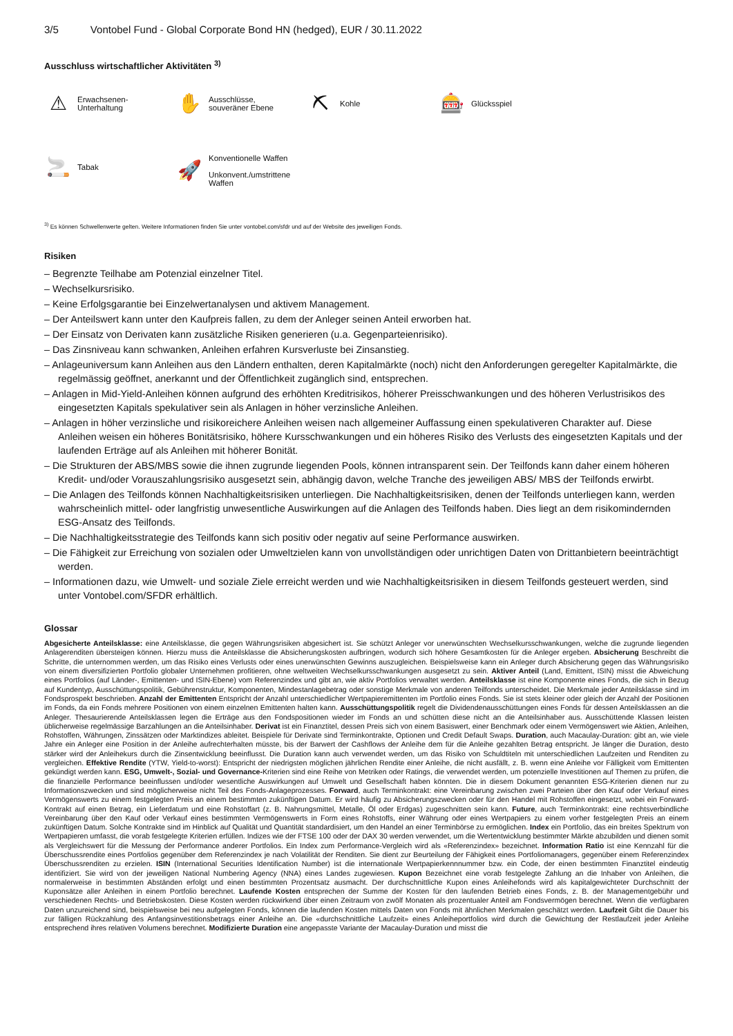3/5 Vontobel Fund - Global Corporate Bond HN (hedged), EUR / 30.11.2022
Ausschluss wirtschaftlicher Aktivitäten <sup>3)</sup>
⚠
Erwachsenen-
Unterhaltung
✋
Ausschlüsse,
souveräner Ebene
⛏
Kohle
🎰
Glücksspiel
🚬
Tabak
🚀
Konventionelle Waffen
Unkonvent./umstrittene
Waffen
<sup>3)</sup> Es können Schwellenwerte gelten. Weitere Informationen finden Sie unter vontobel.com/sfdr und auf der Website des jeweiligen Fonds.
Risiken
– Begrenzte Teilhabe am Potenzial einzelner Titel.
– Wechselkursrisiko.
– Keine Erfolgsgarantie bei Einzelwertanalysen und aktivem Management.
– Der Anteilswert kann unter den Kaufpreis fallen, zu dem der Anleger seinen Anteil erworben hat.
– Der Einsatz von Derivaten kann zusätzliche Risiken generieren (u.a. Gegenparteienrisiko).
– Das Zinsniveau kann schwanken, Anleihen erfahren Kursverluste bei Zinsanstieg.
– Anlageuniversum kann Anleihen aus den Ländern enthalten, deren Kapitalmärkte (noch) nicht den Anforderungen geregelter Kapitalmärkte, die regelmässig geöffnet, anerkannt und der Öffentlichkeit zugänglich sind, entsprechen.
– Anlagen in Mid-Yield-Anleihen können aufgrund des erhöhten Kreditrisikos, höherer Preisschwankungen und des höheren Verlustrisikos des eingesetzten Kapitals spekulativer sein als Anlagen in höher verzinsliche Anleihen.
– Anlagen in höher verzinsliche und risikoreichere Anleihen weisen nach allgemeiner Auffassung einen spekulativeren Charakter auf. Diese Anleihen weisen ein höheres Bonitätsrisiko, höhere Kursschwankungen und ein höheres Risiko des Verlusts des eingesetzten Kapitals und der laufenden Erträge auf als Anleihen mit höherer Bonität.
– Die Strukturen der ABS/MBS sowie die ihnen zugrunde liegenden Pools, können intransparent sein. Der Teilfonds kann daher einem höheren Kredit- und/oder Vorauszahlungsrisiko ausgesetzt sein, abhängig davon, welche Tranche des jeweiligen ABS/ MBS der Teilfonds erwirbt.
– Die Anlagen des Teilfonds können Nachhaltigkeitsrisiken unterliegen. Die Nachhaltigkeitsrisiken, denen der Teilfonds unterliegen kann, werden wahrscheinlich mittel- oder langfristig unwesentliche Auswirkungen auf die Anlagen des Teilfonds haben. Dies liegt an dem risikomindernden ESG-Ansatz des Teilfonds.
– Die Nachhaltigkeitsstrategie des Teilfonds kann sich positiv oder negativ auf seine Performance auswirken.
– Die Fähigkeit zur Erreichung von sozialen oder Umweltzielen kann von unvollständigen oder unrichtigen Daten von Drittanbietern beeinträchtigt werden.
– Informationen dazu, wie Umwelt- und soziale Ziele erreicht werden und wie Nachhaltigkeitsrisiken in diesem Teilfonds gesteuert werden, sind unter Vontobel.com/SFDR erhältlich.
Glossar
Abgesicherte Anteilsklasse: eine Anteilsklasse, die gegen Währungsrisiken abgesichert ist. Sie schützt Anleger vor unerwünschten Wechselkursschwankungen, welche die zugrunde liegenden Anlagerenditen übersteigen können. Hierzu muss die Anteilsklasse die Absicherungskosten aufbringen, wodurch sich höhere Gesamtkosten für die Anleger ergeben. Absicherung Beschreibt die Schritte, die unternommen werden, um das Risiko eines Verlusts oder eines unerwünschten Gewinns auszugleichen. Beispielsweise kann ein Anleger durch Absicherung gegen das Währungsrisiko von einem diversifizierten Portfolio globaler Unternehmen profitieren, ohne weltweiten Wechselkursschwankungen ausgesetzt zu sein. Aktiver Anteil (Land, Emittent, ISIN) misst die Abweichung eines Portfolios (auf Länder-, Emittenten- und ISIN-Ebene) vom Referenzindex und gibt an, wie aktiv Portfolios verwaltet werden. Anteilsklasse ist eine Komponente eines Fonds, die sich in Bezug auf Kundentyp, Ausschüttungspolitik, Gebührenstruktur, Komponenten, Mindestanlagebetrag oder sonstige Merkmale von anderen Teilfonds unterscheidet. Die Merkmale jeder Anteilsklasse sind im Fondsprospekt beschrieben. Anzahl der Emittenten Entspricht der Anzahl unterschiedlicher Wertpapieremittenten im Portfolio eines Fonds. Sie ist stets kleiner oder gleich der Anzahl der Positionen im Fonds, da ein Fonds mehrere Positionen von einem einzelnen Emittenten halten kann. Ausschüttungspolitik regelt die Dividendenausschüttungen eines Fonds für dessen Anteilsklassen an die Anleger. Thesaurierende Anteilsklassen legen die Erträge aus den Fondspositionen wieder im Fonds an und schütten diese nicht an die Anteilsinhaber aus. Ausschüttende Klassen leisten üblicherweise regelmässige Barzahlungen an die Anteilsinhaber. Derivat ist ein Finanztitel, dessen Preis sich von einem Basiswert, einer Benchmark oder einem Vermögenswert wie Aktien, Anleihen, Rohstoffen, Währungen, Zinssätzen oder Marktindizes ableitet. Beispiele für Derivate sind Terminkontrakte, Optionen und Credit Default Swaps. Duration, auch Macaulay-Duration: gibt an, wie viele Jahre ein Anleger eine Position in der Anleihe aufrechterhalten müsste, bis der Barwert der Cashflows der Anleihe dem für die Anleihe gezahlten Betrag entspricht. Je länger die Duration, desto stärker wird der Anleihekurs durch die Zinsentwicklung beeinflusst. Die Duration kann auch verwendet werden, um das Risiko von Schuldtiteln mit unterschiedlichen Laufzeiten und Renditen zu vergleichen. Effektive Rendite (YTW, Yield-to-worst): Entspricht der niedrigsten möglichen jährlichen Rendite einer Anleihe, die nicht ausfällt, z. B. wenn eine Anleihe vor Fälligkeit vom Emittenten gekündigt werden kann. ESG, Umwelt-, Sozial- und Governance-Kriterien sind eine Reihe von Metriken oder Ratings, die verwendet werden, um potenzielle Investitionen auf Themen zu prüfen, die die finanzielle Performance beeinflussen und/oder wesentliche Auswirkungen auf Umwelt und Gesellschaft haben könnten. Die in diesem Dokument genannten ESG-Kriterien dienen nur zu Informationszwecken und sind möglicherweise nicht Teil des Fonds-Anlageprozesses. Forward, auch Terminkontrakt: eine Vereinbarung zwischen zwei Parteien über den Kauf oder Verkauf eines Vermögenswerts zu einem festgelegten Preis an einem bestimmten zukünftigen Datum. Er wird häufig zu Absicherungszwecken oder für den Handel mit Rohstoffen eingesetzt, wobei ein Forward-Kontrakt auf einen Betrag, ein Lieferdatum und eine Rohstoffart (z. B. Nahrungsmittel, Metalle, Öl oder Erdgas) zugeschnitten sein kann. Future, auch Terminkontrakt: eine rechtsverbindliche Vereinbarung über den Kauf oder Verkauf eines bestimmten Vermögenswerts in Form eines Rohstoffs, einer Währung oder eines Wertpapiers zu einem vorher festgelegten Preis an einem zukünftigen Datum. Solche Kontrakte sind im Hinblick auf Qualität und Quantität standardisiert, um den Handel an einer Terminbörse zu ermöglichen. Index ein Portfolio, das ein breites Spektrum von Wertpapieren umfasst, die vorab festgelegte Kriterien erfüllen. Indizes wie der FTSE 100 oder der DAX 30 werden verwendet, um die Wertentwicklung bestimmter Märkte abzubilden und dienen somit als Vergleichswert für die Messung der Performance anderer Portfolios. Ein Index zum Performance-Vergleich wird als «Referenzindex» bezeichnet. Information Ratio ist eine Kennzahl für die Überschussrendite eines Portfolios gegenüber dem Referenzindex je nach Volatilität der Renditen. Sie dient zur Beurteilung der Fähigkeit eines Portfoliomanagers, gegenüber einem Referenzindex Überschussrenditen zu erzielen. ISIN (International Securities Identification Number) ist die internationale Wertpapierkennnummer bzw. ein Code, der einen bestimmten Finanztitel eindeutig identifiziert. Sie wird von der jeweiligen National Numbering Agency (NNA) eines Landes zugewiesen. Kupon Bezeichnet eine vorab festgelegte Zahlung an die Inhaber von Anleihen, die normalerweise in bestimmten Abständen erfolgt und einen bestimmten Prozentsatz ausmacht. Der durchschnittliche Kupon eines Anleihefonds wird als kapitalgewichteter Durchschnitt der Kuponsätze aller Anleihen in einem Portfolio berechnet. Laufende Kosten entsprechen der Summe der Kosten für den laufenden Betrieb eines Fonds, z. B. der Managementgebühr und verschiedenen Rechts- und Betriebskosten. Diese Kosten werden rückwirkend über einen Zeitraum von zwölf Monaten als prozentualer Anteil am Fondsvermögen berechnet. Wenn die verfügbaren Daten unzureichend sind, beispielsweise bei neu aufgelegten Fonds, können die laufenden Kosten mittels Daten von Fonds mit ähnlichen Merkmalen geschätzt werden. Laufzeit Gibt die Dauer bis zur fälligen Rückzahlung des Anfangsinvestitionsbetrags einer Anleihe an. Die «durchschnittliche Laufzeit» eines Anleiheportfolios wird durch die Gewichtung der Restlaufzeit jeder Anleihe entsprechend ihres relativen Volumens berechnet. Modifizierte Duration eine angepasste Variante der Macaulay-Duration und misst die